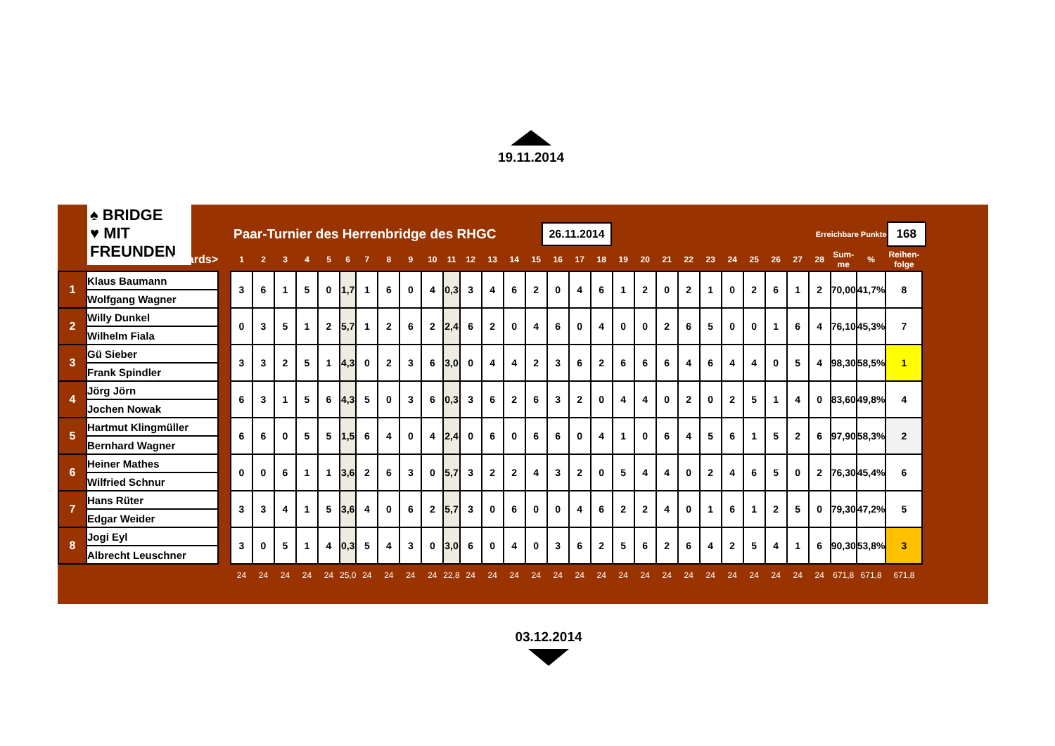19.11.2014
♠ BRIDGE
♥ MIT FREUNDEN
Paar-Turnier des Herrenbridge des RHGC
26.11.2014
Erreichbare Punkte
168
| Boards> | | | 1 | 2 | 3 | 4 | 5 | 6 | 7 | 8 | 9 | 10 | 11 | 12 | 13 | 14 | 15 | 16 | 17 | 18 | 19 | 20 | 21 | 22 | 23 | 24 | 25 | 26 | 27 | 28 | Sum- me | % | Reihen- folge |
| --- | --- | --- | --- | --- | --- | --- | --- | --- | --- | --- | --- | --- | --- | --- | --- | --- | --- | --- | --- | --- | --- | --- | --- | --- | --- | --- | --- | --- | --- | --- | --- | --- | --- |
| 1 | Klaus Baumann | | 3 | 6 | 1 | 5 | 0 | 1,7 | 1 | 6 | 0 | 4 | 0,3 | 3 | 4 | 6 | 2 | 0 | 4 | 6 | 1 | 2 | 0 | 2 | 1 | 0 | 2 | 6 | 1 | 2 | 70,00 | 41,7% | 8 |
| | Wolfgang Wagner | | | | | | | | | | | | | | | | | | | | | | | | | | | | | | | | |
| 2 | Willy Dunkel | | 0 | 3 | 5 | 1 | 2 | 5,7 | 1 | 2 | 6 | 2 | 2,4 | 6 | 2 | 0 | 4 | 6 | 0 | 4 | 0 | 0 | 2 | 6 | 5 | 0 | 0 | 1 | 6 | 4 | 76,10 | 45,3% | 7 |
| | Wilhelm Fiala | | | | | | | | | | | | | | | | | | | | | | | | | | | | | | | | |
| 3 | Gü Sieber | | 3 | 3 | 2 | 5 | 1 | 4,3 | 0 | 2 | 3 | 6 | 3,0 | 0 | 4 | 4 | 2 | 3 | 6 | 2 | 6 | 6 | 6 | 4 | 6 | 4 | 4 | 0 | 5 | 4 | 98,30 | 58,5% | 1 |
| | Frank Spindler | | | | | | | | | | | | | | | | | | | | | | | | | | | | | | | | |
| 4 | Jörg Jörn | | 6 | 3 | 1 | 5 | 6 | 4,3 | 5 | 0 | 3 | 6 | 0,3 | 3 | 6 | 2 | 6 | 3 | 2 | 0 | 4 | 4 | 0 | 2 | 0 | 2 | 5 | 1 | 4 | 0 | 83,60 | 49,8% | 4 |
| | Jochen Nowak | | | | | | | | | | | | | | | | | | | | | | | | | | | | | | | | |
| 5 | Hartmut Klingmüller | | 6 | 6 | 0 | 5 | 5 | 1,5 | 6 | 4 | 0 | 4 | 2,4 | 0 | 6 | 0 | 6 | 6 | 0 | 4 | 1 | 0 | 6 | 4 | 5 | 6 | 1 | 5 | 2 | 6 | 97,90 | 58,3% | 2 |
| | Bernhard Wagner | | | | | | | | | | | | | | | | | | | | | | | | | | | | | | | | |
| 6 | Heiner Mathes | | 0 | 0 | 6 | 1 | 1 | 3,6 | 2 | 6 | 3 | 0 | 5,7 | 3 | 2 | 2 | 4 | 3 | 2 | 0 | 5 | 4 | 4 | 0 | 2 | 4 | 6 | 5 | 0 | 2 | 76,30 | 45,4% | 6 |
| | Wilfried Schnur | | | | | | | | | | | | | | | | | | | | | | | | | | | | | | | | |
| 7 | Hans Rüter | | 3 | 3 | 4 | 1 | 5 | 3,6 | 4 | 0 | 6 | 2 | 5,7 | 3 | 0 | 6 | 0 | 0 | 4 | 6 | 2 | 2 | 4 | 0 | 1 | 6 | 1 | 2 | 5 | 0 | 79,30 | 47,2% | 5 |
| | Edgar Weider | | | | | | | | | | | | | | | | | | | | | | | | | | | | | | | | |
| 8 | Jogi Eyl | | 3 | 0 | 5 | 1 | 4 | 0,3 | 5 | 4 | 3 | 0 | 3,0 | 6 | 0 | 4 | 0 | 3 | 6 | 2 | 5 | 6 | 2 | 6 | 4 | 2 | 5 | 4 | 1 | 6 | 90,30 | 53,8% | 3 |
| | Albrecht Leuschner | | | | | | | | | | | | | | | | | | | | | | | | | | | | | | | | |
| | | | 24 | 24 | 24 | 24 | 24 | 25,0 | 24 | 24 | 24 | 24 | 22,8 | 24 | 24 | 24 | 24 | 24 | 24 | 24 | 24 | 24 | 24 | 24 | 24 | 24 | 24 | 24 | 24 | 24 | 671,8 | 671,8 | 671,8 |
03.12.2014